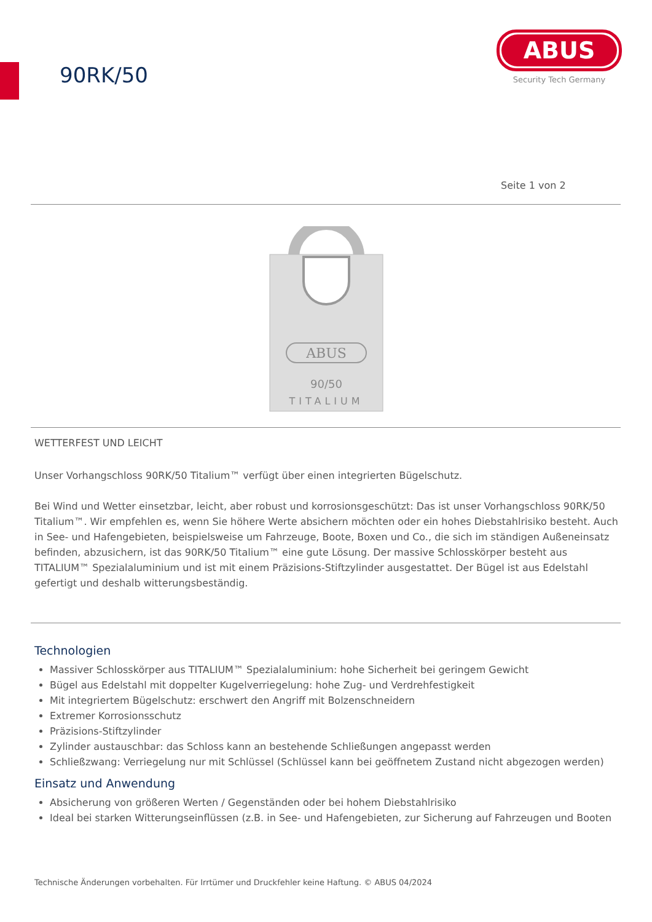90RK/50
ABUS
Security Tech Germany
Seite 1 von 2
ABUS
90/50
TITALIUM
WETTERFEST UND LEICHT
Unser Vorhangschloss 90RK/50 Titalium™ verfügt über einen integrierten Bügelschutz.
Bei Wind und Wetter einsetzbar, leicht, aber robust und korrosionsgeschützt: Das ist unser Vorhangschloss 90RK/50 Titalium™. Wir empfehlen es, wenn Sie höhere Werte absichern möchten oder ein hohes Diebstahlrisiko besteht. Auch in See- und Hafengebieten, beispielsweise um Fahrzeuge, Boote, Boxen und Co., die sich im ständigen Außeneinsatz befinden, abzusichern, ist das 90RK/50 Titalium™ eine gute Lösung. Der massive Schlosskörper besteht aus TITALIUM™ Spezialaluminium und ist mit einem Präzisions-Stiftzylinder ausgestattet. Der Bügel ist aus Edelstahl gefertigt und deshalb witterungsbeständig.
Technologien
Massiver Schlosskörper aus TITALIUM™ Spezialaluminium: hohe Sicherheit bei geringem Gewicht
Bügel aus Edelstahl mit doppelter Kugelverriegelung: hohe Zug- und Verdrehfestigkeit
Mit integriertem Bügelschutz: erschwert den Angriff mit Bolzenschneidern
Extremer Korrosionsschutz
Präzisions-Stiftzylinder
Zylinder austauschbar: das Schloss kann an bestehende Schließungen angepasst werden
Schließzwang: Verriegelung nur mit Schlüssel (Schlüssel kann bei geöffnetem Zustand nicht abgezogen werden)
Einsatz und Anwendung
Absicherung von größeren Werten / Gegenständen oder bei hohem Diebstahlrisiko
Ideal bei starken Witterungseinflüssen (z.B. in See- und Hafengebieten, zur Sicherung auf Fahrzeugen und Booten
Technische Änderungen vorbehalten. Für Irrtümer und Druckfehler keine Haftung. © ABUS 04/2024